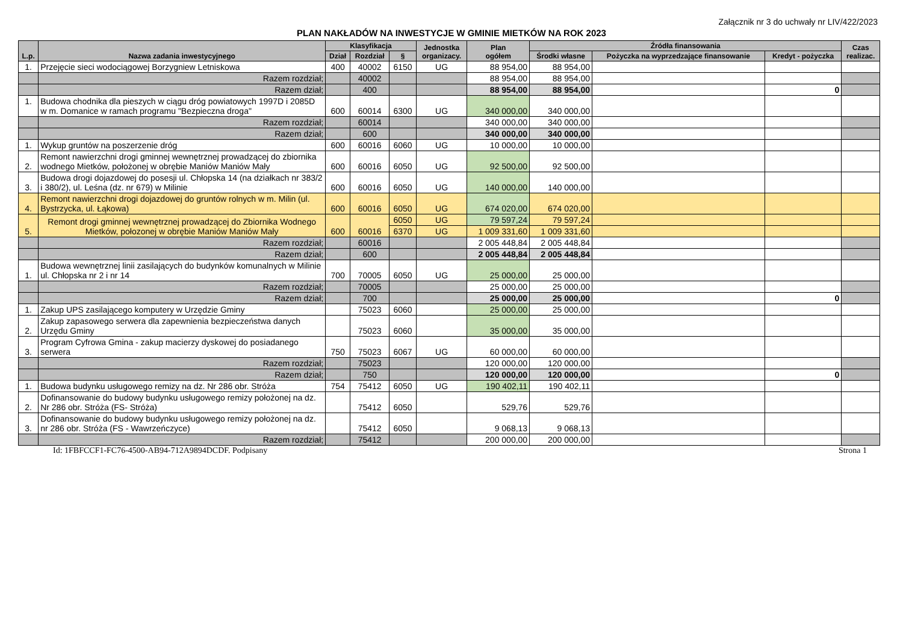Załącznik nr 3 do uchwały nr LIV/422/2023
PLAN NAKŁADÓW NA INWESTYCJE W GMINIE MIETKÓW NA ROK 2023
| L.p. | Nazwa zadania inwestycyjnego | Klasyfikacja | | | Jednostka organizacy. | Plan ogółem | Źródła finansowania | | | Czas realizac. |
| --- | --- | --- | --- | --- | --- | --- | --- | --- | --- | --- |
| | | Dział | Rozdział | § | | | Środki własne | Pożyczka na wyprzedzające finansowanie | Kredyt - pożyczka | |
| 1. | Przejęcie sieci wodociągowej Borzygniew Letniskowa | 400 | 40002 | 6150 | UG | 88 954,00 | 88 954,00 | | | |
| | Razem rozdział; | | 40002 | | | 88 954,00 | 88 954,00 | | | |
| | Razem dział; | | 400 | | | 88 954,00 | 88 954,00 | | 0 | |
| 1. | Budowa chodnika dla pieszych w ciągu dróg powiatowych 1997D i 2085D w m. Domanice w ramach programu "Bezpieczna droga" | 600 | 60014 | 6300 | UG | 340 000,00 | 340 000,00 | | | |
| | Razem rozdział; | | 60014 | | | 340 000,00 | 340 000,00 | | | |
| | Razem dział; | | 600 | | | 340 000,00 | 340 000,00 | | | |
| 1. | Wykup gruntów na poszerzenie dróg | 600 | 60016 | 6060 | UG | 10 000,00 | 10 000,00 | | | |
| 2. | Remont nawierzchni drogi gminnej wewnętrznej prowadzącej do zbiornika wodnego Mietków, położonej w obrębie Maniów Maniów Mały | 600 | 60016 | 6050 | UG | 92 500,00 | 92 500,00 | | | |
| 3. | Budowa drogi dojazdowej do posesji ul. Chłopska 14 (na działkach nr 383/2 i 380/2), ul. Leśna (dz. nr 679) w Milinie | 600 | 60016 | 6050 | UG | 140 000,00 | 140 000,00 | | | |
| 4. | Remont nawierzchni drogi dojazdowej do gruntów rolnych w m. Milin (ul. Bystrzycka, ul. Łąkowa) | 600 | 60016 | 6050 | UG | 674 020,00 | 674 020,00 | | | |
| 5. | Remont drogi gminnej wewnętrznej prowadzącej do Zbiornika Wodnego Mietków, połozonej w obrębie Maniów Maniów Mały | 600 | 60016 | 6050 | UG | 79 597,24 | 79 597,24 | | | |
| | | | | 6370 | UG | 1 009 331,60 | 1 009 331,60 | | | |
| | Razem rozdział; | | 60016 | | | 2 005 448,84 | 2 005 448,84 | | | |
| | Razem dział; | | 600 | | | 2 005 448,84 | 2 005 448,84 | | | |
| 1. | Budowa wewnętrznej linii zasilających do budynków komunalnych w Milinie ul. Chłopska nr 2 i nr 14 | 700 | 70005 | 6050 | UG | 25 000,00 | 25 000,00 | | | |
| | Razem rozdział; | | 70005 | | | 25 000,00 | 25 000,00 | | | |
| | Razem dział; | | 700 | | | 25 000,00 | 25 000,00 | | 0 | |
| 1. | Zakup UPS zasilającego komputery w Urzędzie Gminy | | 75023 | 6060 | | 25 000,00 | 25 000,00 | | | |
| 2. | Zakup zapasowego serwera dla zapewnienia bezpieczeństwa danych Urzędu Gminy | | 75023 | 6060 | | 35 000,00 | 35 000,00 | | | |
| 3. | Program Cyfrowa Gmina - zakup macierzy dyskowej do posiadanego serwera | 750 | 75023 | 6067 | UG | 60 000,00 | 60 000,00 | | | |
| | Razem rozdział; | | 75023 | | | 120 000,00 | 120 000,00 | | | |
| | Razem dział; | | 750 | | | 120 000,00 | 120 000,00 | | 0 | |
| 1. | Budowa budynku usługowego remizy na dz. Nr 286 obr. Stróża | 754 | 75412 | 6050 | UG | 190 402,11 | 190 402,11 | | | |
| 2. | Dofinansowanie do budowy budynku usługowego remizy położonej na dz. Nr 286 obr. Stróża (FS- Stróża) | | 75412 | 6050 | | 529,76 | 529,76 | | | |
| 3. | Dofinansowanie do budowy budynku usługowego remizy położonej na dz. nr 286 obr. Stróża (FS - Wawrzeńczyce) | | 75412 | 6050 | | 9 068,13 | 9 068,13 | | | |
| | Razem rozdział; | | 75412 | | | 200 000,00 | 200 000,00 | | | |
Id: 1FBFCCF1-FC76-4500-AB94-712A9894DCDF. Podpisany Strona 1